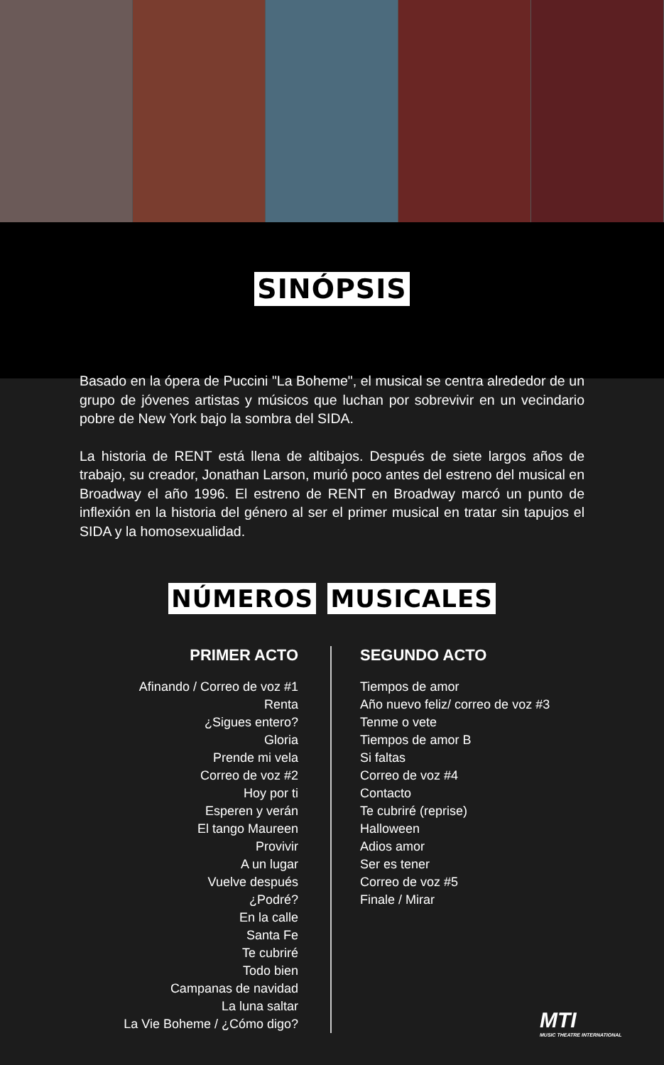SINÓPSIS
Basado en la ópera de Puccini "La Boheme", el musical se centra alrededor de un grupo de jóvenes artistas y músicos que luchan por sobrevivir en un vecindario pobre de New York bajo la sombra del SIDA.
La historia de RENT está llena de altibajos. Después de siete largos años de trabajo, su creador, Jonathan Larson, murió poco antes del estreno del musical en Broadway el año 1996. El estreno de RENT en Broadway marcó un punto de inflexión en la historia del género al ser el primer musical en tratar sin tapujos el SIDA y la homosexualidad.
NÚMEROS MUSICALES
PRIMER ACTO
Afinando / Correo de voz #1
Renta
¿Sigues entero?
Gloria
Prende mi vela
Correo de voz #2
Hoy por ti
Esperen y verán
El tango Maureen
Provivir
A un lugar
Vuelve después
¿Podré?
En la calle
Santa Fe
Te cubriré
Todo bien
Campanas de navidad
La luna saltar
La Vie Boheme / ¿Cómo digo?
SEGUNDO ACTO
Tiempos de amor
Año nuevo feliz/ correo de voz #3
Tenme o vete
Tiempos de amor B
Si faltas
Correo de voz #4
Contacto
Te cubriré (reprise)
Halloween
Adios amor
Ser es tener
Correo de voz #5
Finale / Mirar
MTI
MUSIC THEATRE INTERNATIONAL